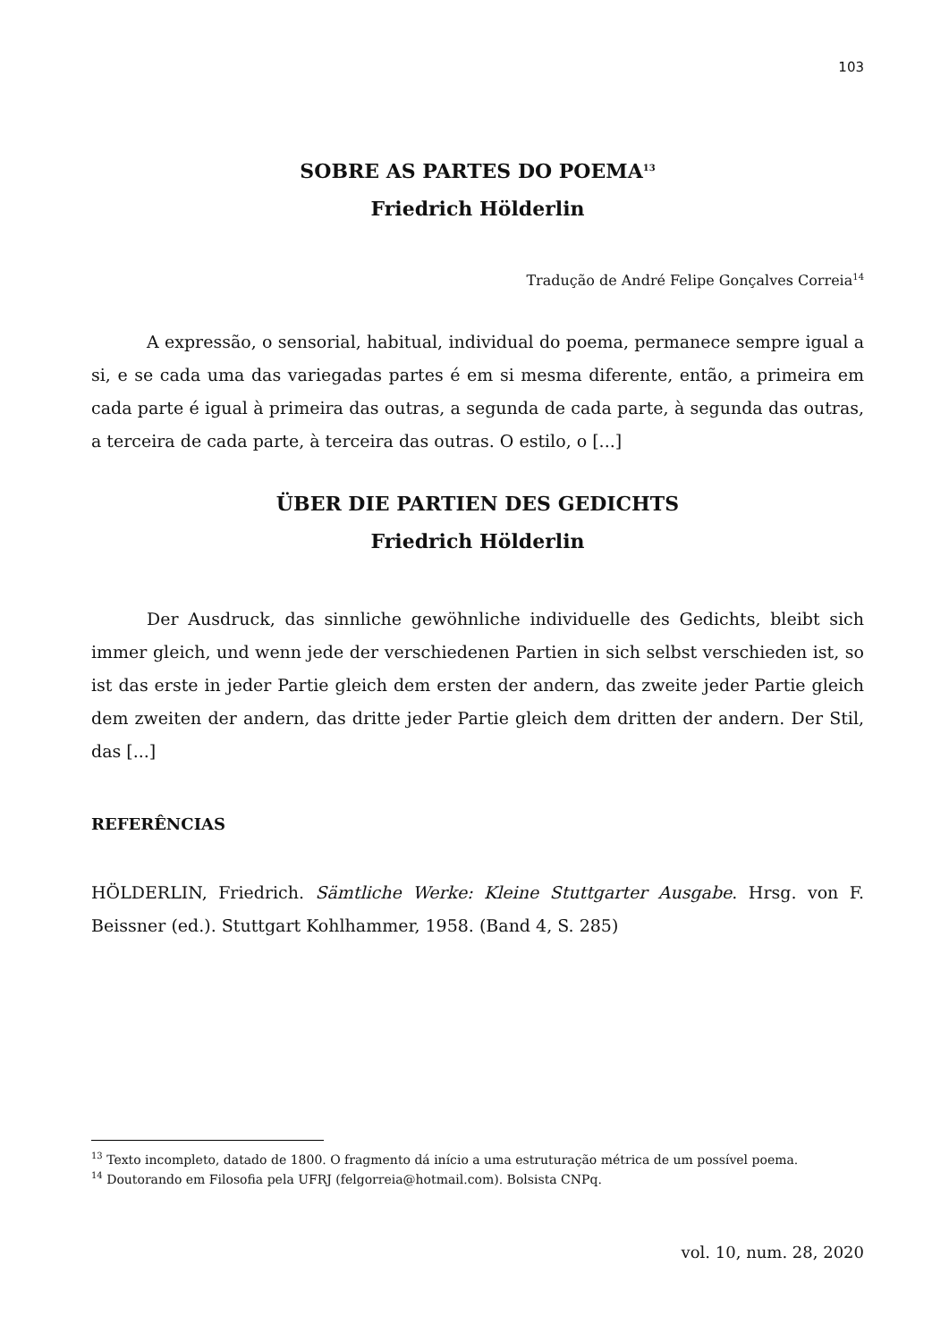103
SOBRE AS PARTES DO POEMA<sup>13</sup>
Friedrich Hölderlin
Tradução de André Felipe Gonçalves Correia<sup>14</sup>
A expressão, o sensorial, habitual, individual do poema, permanece sempre igual a si, e se cada uma das variegadas partes é em si mesma diferente, então, a primeira em cada parte é igual à primeira das outras, a segunda de cada parte, à segunda das outras, a terceira de cada parte, à terceira das outras. O estilo, o [...]
ÜBER DIE PARTIEN DES GEDICHTS
Friedrich Hölderlin
Der Ausdruck, das sinnliche gewöhnliche individuelle des Gedichts, bleibt sich immer gleich, und wenn jede der verschiedenen Partien in sich selbst verschieden ist, so ist das erste in jeder Partie gleich dem ersten der andern, das zweite jeder Partie gleich dem zweiten der andern, das dritte jeder Partie gleich dem dritten der andern. Der Stil, das [...]
REFERÊNCIAS
HÖLDERLIN, Friedrich. Sämtliche Werke: Kleine Stuttgarter Ausgabe. Hrsg. von F. Beissner (ed.). Stuttgart Kohlhammer, 1958. (Band 4, S. 285)
<sup>13</sup> Texto incompleto, datado de 1800. O fragmento dá início a uma estruturação métrica de um possível poema.
<sup>14</sup> Doutorando em Filosofia pela UFRJ (felgorreia@hotmail.com). Bolsista CNPq.
vol. 10, num. 28, 2020